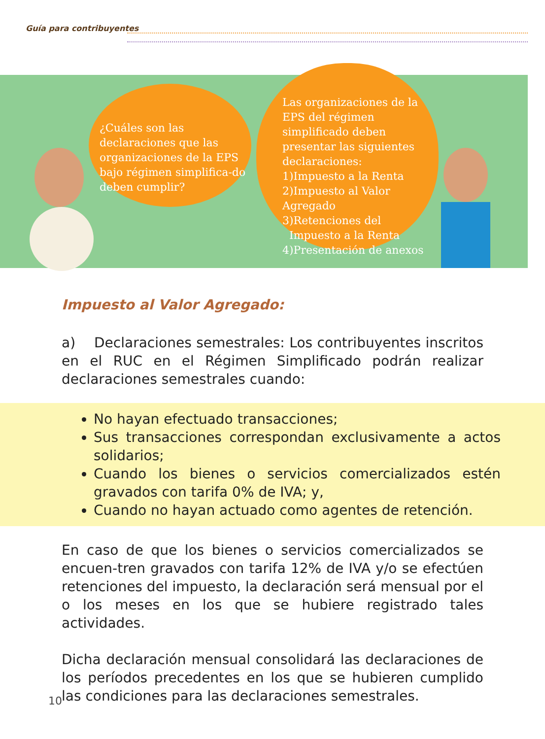Guía para contribuyentes
¿Cuáles son las declaraciones que las organizaciones de la EPS bajo régimen simplifica-do deben cumplir?
Las organizaciones de la EPS del régimen simplificado deben presentar las siguientes declaraciones:
1)Impuesto a la Renta
2)Impuesto al Valor Agregado
3)Retenciones del
Impuesto a la Renta
4)Presentación de anexos
Impuesto al Valor Agregado:
a) Declaraciones semestrales: Los contribuyentes inscritos en el RUC en el Régimen Simplificado podrán realizar declaraciones semestrales cuando:
No hayan efectuado transacciones;
Sus transacciones correspondan exclusivamente a actos solidarios;
Cuando los bienes o servicios comercializados estén gravados con tarifa 0% de IVA; y,
Cuando no hayan actuado como agentes de retención.
En caso de que los bienes o servicios comercializados se encuen-tren gravados con tarifa 12% de IVA y/o se efectúen retenciones del impuesto, la declaración será mensual por el o los meses en los que se hubiere registrado tales actividades.
Dicha declaración mensual consolidará las declaraciones de los períodos precedentes en los que se hubieren cumplido las condiciones para las declaraciones semestrales.
10